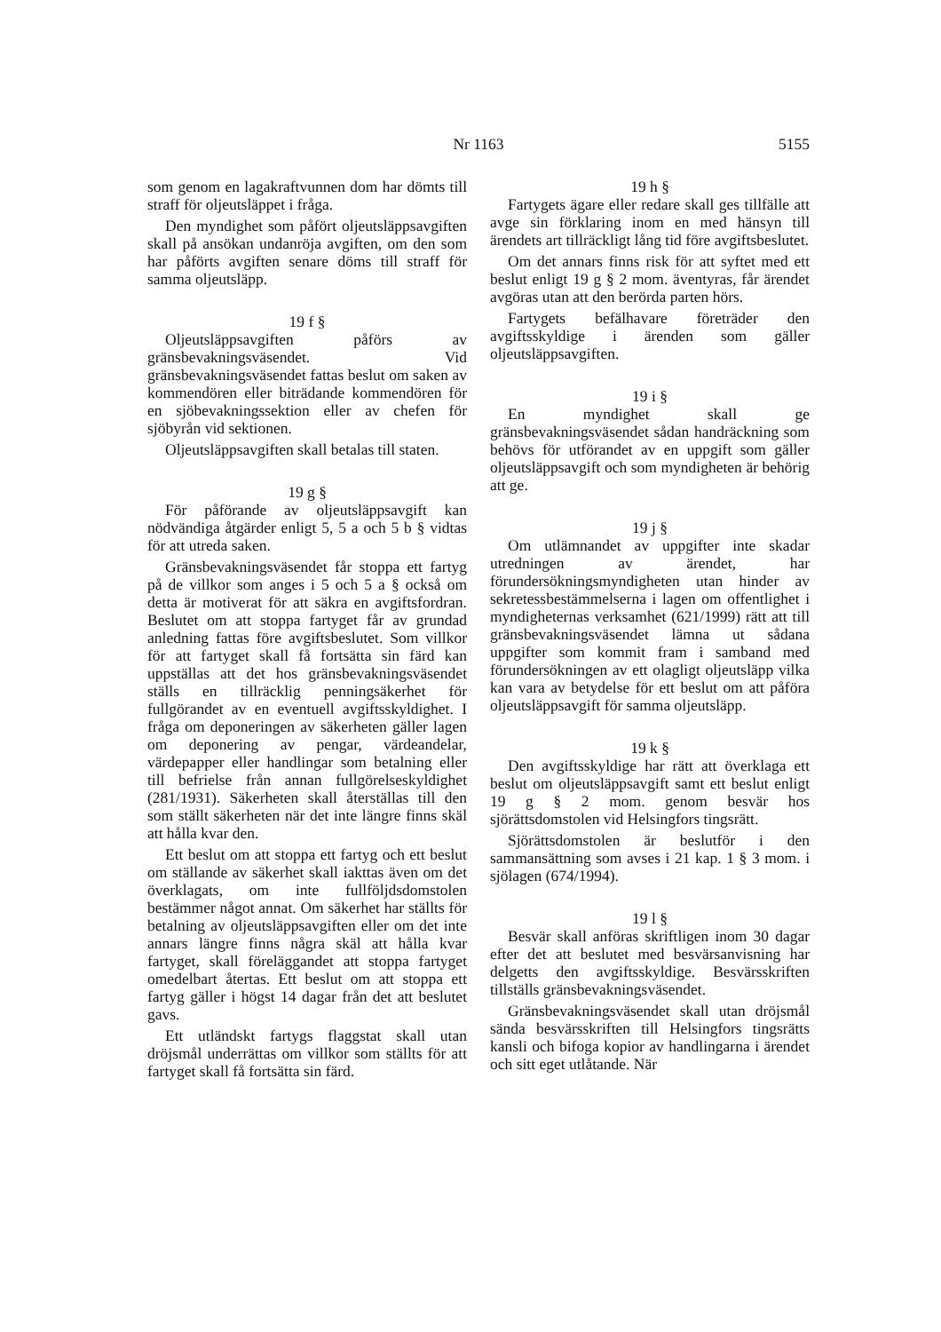Nr 1163
5155
som genom en lagakraftvunnen dom har dömts till straff för oljeutsläppet i fråga.
Den myndighet som påfört oljeutsläppsavgiften skall på ansökan undanröja avgiften, om den som har påförts avgiften senare döms till straff för samma oljeutsläpp.
19 f §
Oljeutsläppsavgiften påförs av gränsbevakningsväsendet. Vid gränsbevakningsväsendet fattas beslut om saken av kommendören eller biträdande kommendören för en sjöbevakningssektion eller av chefen för sjöbyrån vid sektionen.
Oljeutsläppsavgiften skall betalas till staten.
19 g §
För påförande av oljeutsläppsavgift kan nödvändiga åtgärder enligt 5, 5 a och 5 b § vidtas för att utreda saken.
Gränsbevakningsväsendet får stoppa ett fartyg på de villkor som anges i 5 och 5 a § också om detta är motiverat för att säkra en avgiftsfordran. Beslutet om att stoppa fartyget får av grundad anledning fattas före avgiftsbeslutet. Som villkor för att fartyget skall få fortsätta sin färd kan uppställas att det hos gränsbevakningsväsendet ställs en tillräcklig penningsäkerhet för fullgörandet av en eventuell avgiftsskyldighet. I fråga om deponeringen av säkerheten gäller lagen om deponering av pengar, värdeandelar, värdepapper eller handlingar som betalning eller till befrielse från annan fullgörelseskyldighet (281/1931). Säkerheten skall återställas till den som ställt säkerheten när det inte längre finns skäl att hålla kvar den.
Ett beslut om att stoppa ett fartyg och ett beslut om ställande av säkerhet skall iakttas även om det överklagats, om inte fullföljdsdomstolen bestämmer något annat. Om säkerhet har ställts för betalning av oljeutsläppsavgiften eller om det inte annars längre finns några skäl att hålla kvar fartyget, skall föreläggandet att stoppa fartyget omedelbart återtas. Ett beslut om att stoppa ett fartyg gäller i högst 14 dagar från det att beslutet gavs.
Ett utländskt fartygs flaggstat skall utan dröjsmål underrättas om villkor som ställts för att fartyget skall få fortsätta sin färd.
19 h §
Fartygets ägare eller redare skall ges tillfälle att avge sin förklaring inom en med hänsyn till ärendets art tillräckligt lång tid före avgiftsbeslutet.
Om det annars finns risk för att syftet med ett beslut enligt 19 g § 2 mom. äventyras, får ärendet avgöras utan att den berörda parten hörs.
Fartygets befälhavare företräder den avgiftsskyldige i ärenden som gäller oljeutsläppsavgiften.
19 i §
En myndighet skall ge gränsbevakningsväsendet sådan handräckning som behövs för utförandet av en uppgift som gäller oljeutsläppsavgift och som myndigheten är behörig att ge.
19 j §
Om utlämnandet av uppgifter inte skadar utredningen av ärendet, har förundersökningsmyndigheten utan hinder av sekretessbestämmelserna i lagen om offentlighet i myndigheternas verksamhet (621/1999) rätt att till gränsbevakningsväsendet lämna ut sådana uppgifter som kommit fram i samband med förundersökningen av ett olagligt oljeutsläpp vilka kan vara av betydelse för ett beslut om att påföra oljeutsläppsavgift för samma oljeutsläpp.
19 k §
Den avgiftsskyldige har rätt att överklaga ett beslut om oljeutsläppsavgift samt ett beslut enligt 19 g § 2 mom. genom besvär hos sjörättsdomstolen vid Helsingfors tingsrätt.
Sjörättsdomstolen är beslutför i den sammansättning som avses i 21 kap. 1 § 3 mom. i sjölagen (674/1994).
19 l §
Besvär skall anföras skriftligen inom 30 dagar efter det att beslutet med besvärsanvisning har delgetts den avgiftsskyldige. Besvärsskriften tillställs gränsbevakningsväsendet.
Gränsbevakningsväsendet skall utan dröjsmål sända besvärsskriften till Helsingfors tingsrätts kansli och bifoga kopior av handlingarna i ärendet och sitt eget utlåtande. När